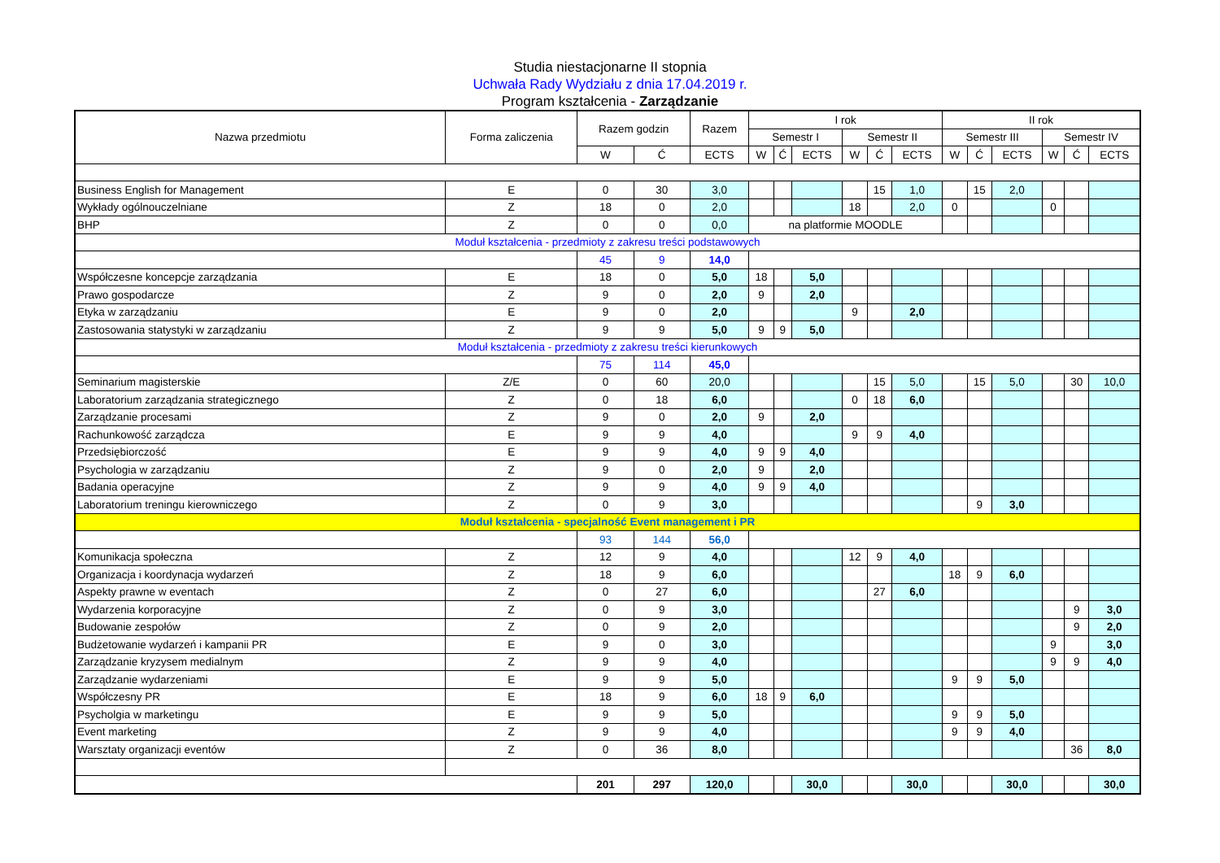Studia niestacjonarne II stopnia
Uchwała Rady Wydziału z dnia 17.04.2019 r.
Program kształcenia - Zarządzanie
| Nazwa przedmiotu | Forma zaliczenia | Razem godzin | | Razem | I rok | | | | | | II rok | | | | | |
| --- | --- | --- | --- | --- | --- | --- | --- | --- | --- | --- | --- | --- | --- | --- | --- | --- |
| | | | | | Semestr I | | | Semestr II | | | Semestr III | | | Semestr IV | | |
| | | W | Ć | ECTS | W | Ć | ECTS | W | Ć | ECTS | W | Ć | ECTS | W | Ć | ECTS |
| Business English for Management | E | 0 | 30 | 3,0 | | | | | 15 | 1,0 | | 15 | 2,0 | | | |
| Wykłady ogólnouczelniane | Z | 18 | 0 | 2,0 | | | | 18 | | 2,0 | 0 | | | 0 | | |
| BHP | Z | 0 | 0 | 0,0 | na platformie MOODLE | | | | | | | | | | | |
| Moduł kształcenia - przedmioty z zakresu treści podstawowych | | | | | | | | | | | | | | | | |
| | | 45 | 9 | 14,0 | | | | | | | | | | | | |
| Współczesne koncepcje zarządzania | E | 18 | 0 | 5,0 | 18 | | 5,0 | | | | | | | | | |
| Prawo gospodarcze | Z | 9 | 0 | 2,0 | 9 | | 2,0 | | | | | | | | | |
| Etyka w zarządzaniu | E | 9 | 0 | 2,0 | | | | 9 | | 2,0 | | | | | | |
| Zastosowania statystyki w zarządzaniu | Z | 9 | 9 | 5,0 | 9 | 9 | 5,0 | | | | | | | | | |
| Moduł kształcenia - przedmioty z zakresu treści kierunkowych | | | | | | | | | | | | | | | | |
| | | 75 | 114 | 45,0 | | | | | | | | | | | | |
| Seminarium magisterskie | Z/E | 0 | 60 | 20,0 | | | | | 15 | 5,0 | | 15 | 5,0 | | 30 | 10,0 |
| Laboratorium zarządzania strategicznego | Z | 0 | 18 | 6,0 | | | | 0 | 18 | 6,0 | | | | | | |
| Zarządzanie procesami | Z | 9 | 0 | 2,0 | 9 | | 2,0 | | | | | | | | | |
| Rachunkowość zarządcza | E | 9 | 9 | 4,0 | | | | 9 | 9 | 4,0 | | | | | | |
| Przedsiębiorczość | E | 9 | 9 | 4,0 | 9 | 9 | 4,0 | | | | | | | | | |
| Psychologia w zarządzaniu | Z | 9 | 0 | 2,0 | 9 | | 2,0 | | | | | | | | | |
| Badania operacyjne | Z | 9 | 9 | 4,0 | 9 | 9 | 4,0 | | | | | | | | | |
| Laboratorium treningu kierowniczego | Z | 0 | 9 | 3,0 | | | | | | | | 9 | 3,0 | | | |
| Moduł kształcenia - specjalność Event management i PR | | | | | | | | | | | | | | | | |
| | | 93 | 144 | 56,0 | | | | | | | | | | | | |
| Komunikacja społeczna | Z | 12 | 9 | 4,0 | | | | 12 | 9 | 4,0 | | | | | | |
| Organizacja i koordynacja wydarzeń | Z | 18 | 9 | 6,0 | | | | | | | 18 | 9 | 6,0 | | | |
| Aspekty prawne w eventach | Z | 0 | 27 | 6,0 | | | | | 27 | 6,0 | | | | | | |
| Wydarzenia korporacyjne | Z | 0 | 9 | 3,0 | | | | | | | | | | | 9 | 3,0 |
| Budowanie zespołów | Z | 0 | 9 | 2,0 | | | | | | | | | | | 9 | 2,0 |
| Budżetowanie wydarzeń i kampanii PR | E | 9 | 0 | 3,0 | | | | | | | | | | 9 | | 3,0 |
| Zarządzanie kryzysem medialnym | Z | 9 | 9 | 4,0 | | | | | | | | | | 9 | 9 | 4,0 |
| Zarządzanie wydarzeniami | E | 9 | 9 | 5,0 | | | | | | | 9 | 9 | 5,0 | | | |
| Współczesny PR | E | 18 | 9 | 6,0 | 18 | 9 | 6,0 | | | | | | | | | |
| Psycholgia w marketingu | E | 9 | 9 | 5,0 | | | | | | | 9 | 9 | 5,0 | | | |
| Event marketing | Z | 9 | 9 | 4,0 | | | | | | | 9 | 9 | 4,0 | | | |
| Warsztaty organizacji eventów | Z | 0 | 36 | 8,0 | | | | | | | | | | | 36 | 8,0 |
| | | 201 | 297 | 120,0 | | | 30,0 | | | 30,0 | | | 30,0 | | | 30,0 |